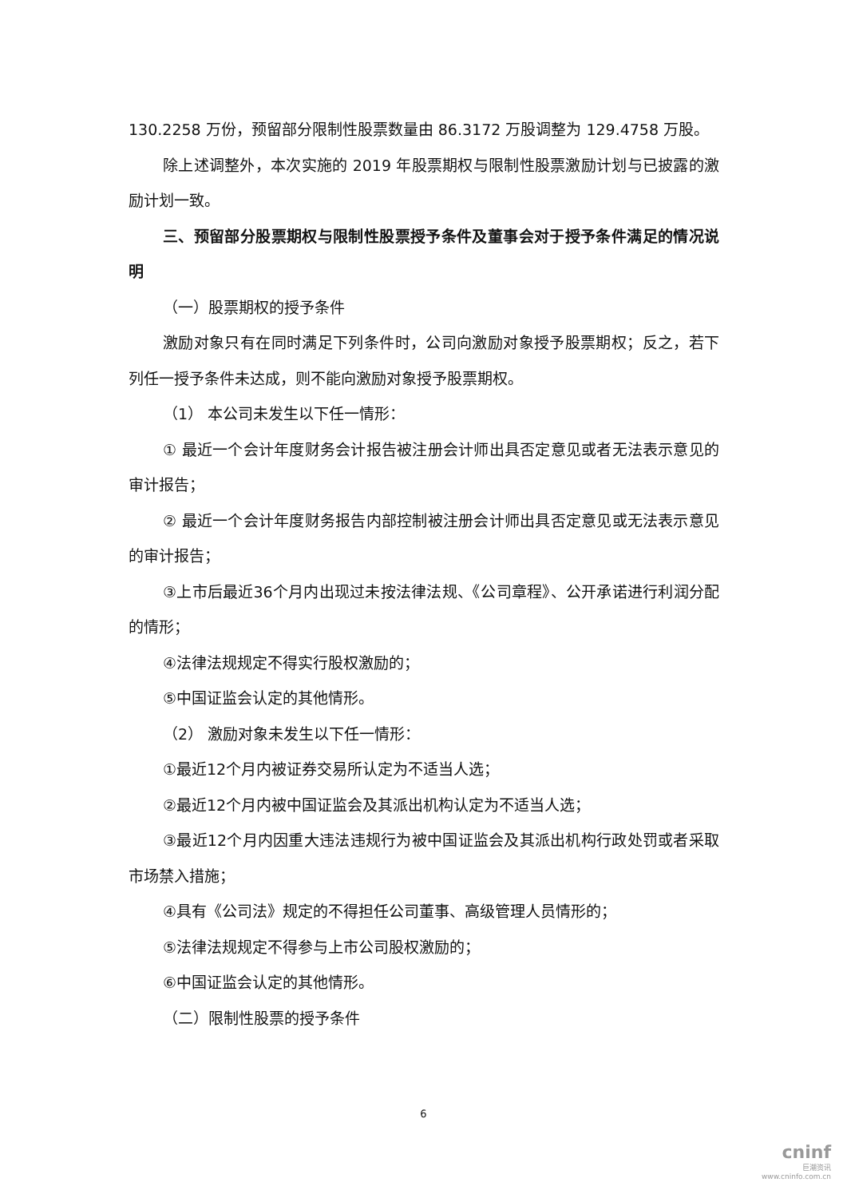130.2258 万份，预留部分限制性股票数量由 86.3172 万股调整为 129.4758 万股。
除上述调整外，本次实施的 2019 年股票期权与限制性股票激励计划与已披露的激励计划一致。
三、预留部分股票期权与限制性股票授予条件及董事会对于授予条件满足的情况说明
（一）股票期权的授予条件
激励对象只有在同时满足下列条件时，公司向激励对象授予股票期权；反之，若下列任一授予条件未达成，则不能向激励对象授予股票期权。
（1） 本公司未发生以下任一情形：
① 最近一个会计年度财务会计报告被注册会计师出具否定意见或者无法表示意见的审计报告；
② 最近一个会计年度财务报告内部控制被注册会计师出具否定意见或无法表示意见的审计报告；
③上市后最近36个月内出现过未按法律法规、《公司章程》、公开承诺进行利润分配的情形；
④法律法规规定不得实行股权激励的；
⑤中国证监会认定的其他情形。
（2） 激励对象未发生以下任一情形：
①最近12个月内被证券交易所认定为不适当人选；
②最近12个月内被中国证监会及其派出机构认定为不适当人选；
③最近12个月内因重大违法违规行为被中国证监会及其派出机构行政处罚或者采取市场禁入措施；
④具有《公司法》规定的不得担任公司董事、高级管理人员情形的；
⑤法律法规规定不得参与上市公司股权激励的；
⑥中国证监会认定的其他情形。
（二）限制性股票的授予条件
6
cninf
巨潮资讯
www.cninfo.com.cn